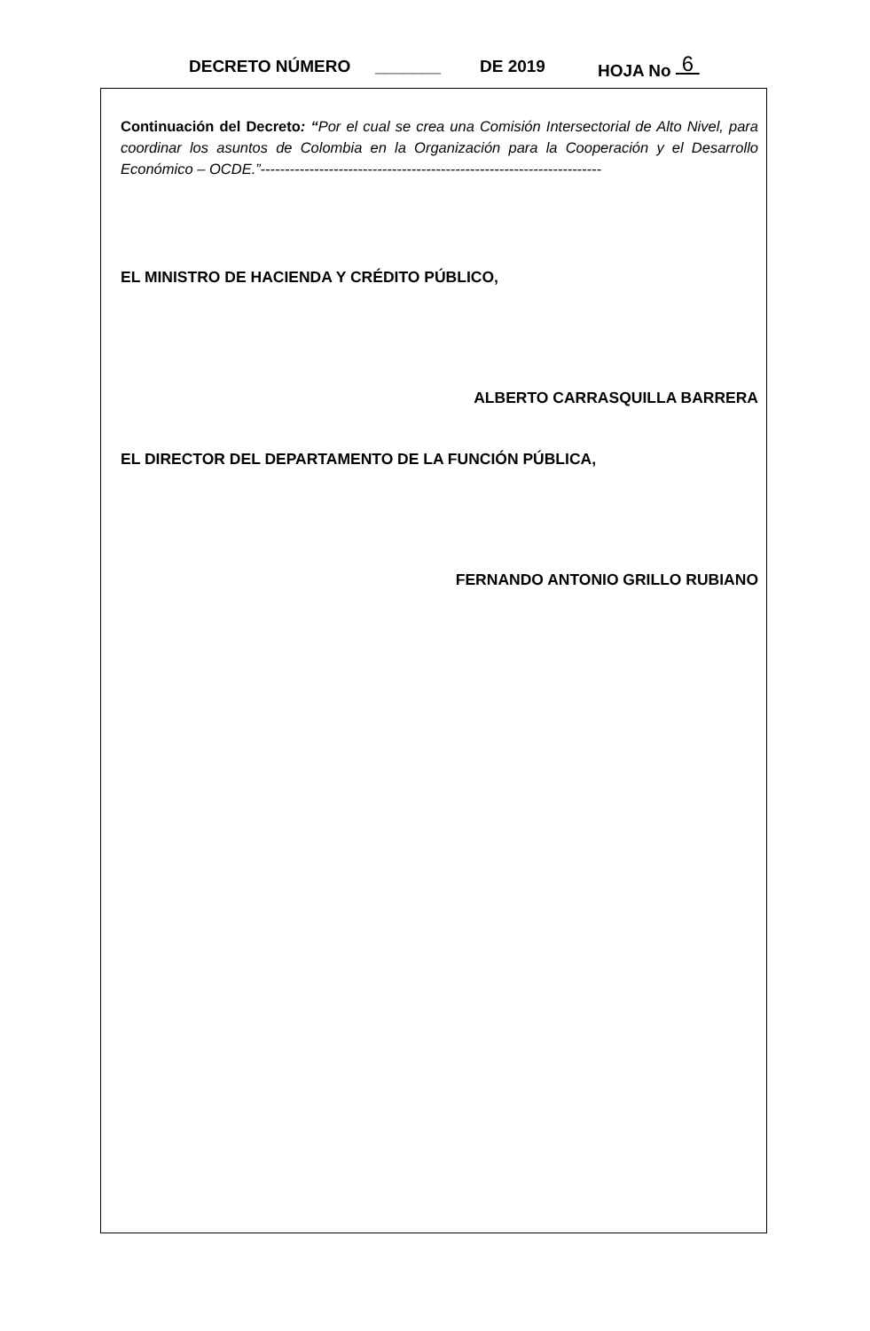DECRETO NÚMERO _______ DE 2019 HOJA No 6
Continuación del Decreto: “Por el cual se crea una Comisión Intersectorial de Alto Nivel, para coordinar los asuntos de Colombia en la Organización para la Cooperación y el Desarrollo Económico – OCDE.”----------------------------------------------------------------------
EL MINISTRO DE HACIENDA Y CRÉDITO PÚBLICO,
ALBERTO CARRASQUILLA BARRERA
EL DIRECTOR DEL DEPARTAMENTO DE LA FUNCIÓN PÚBLICA,
FERNANDO ANTONIO GRILLO RUBIANO